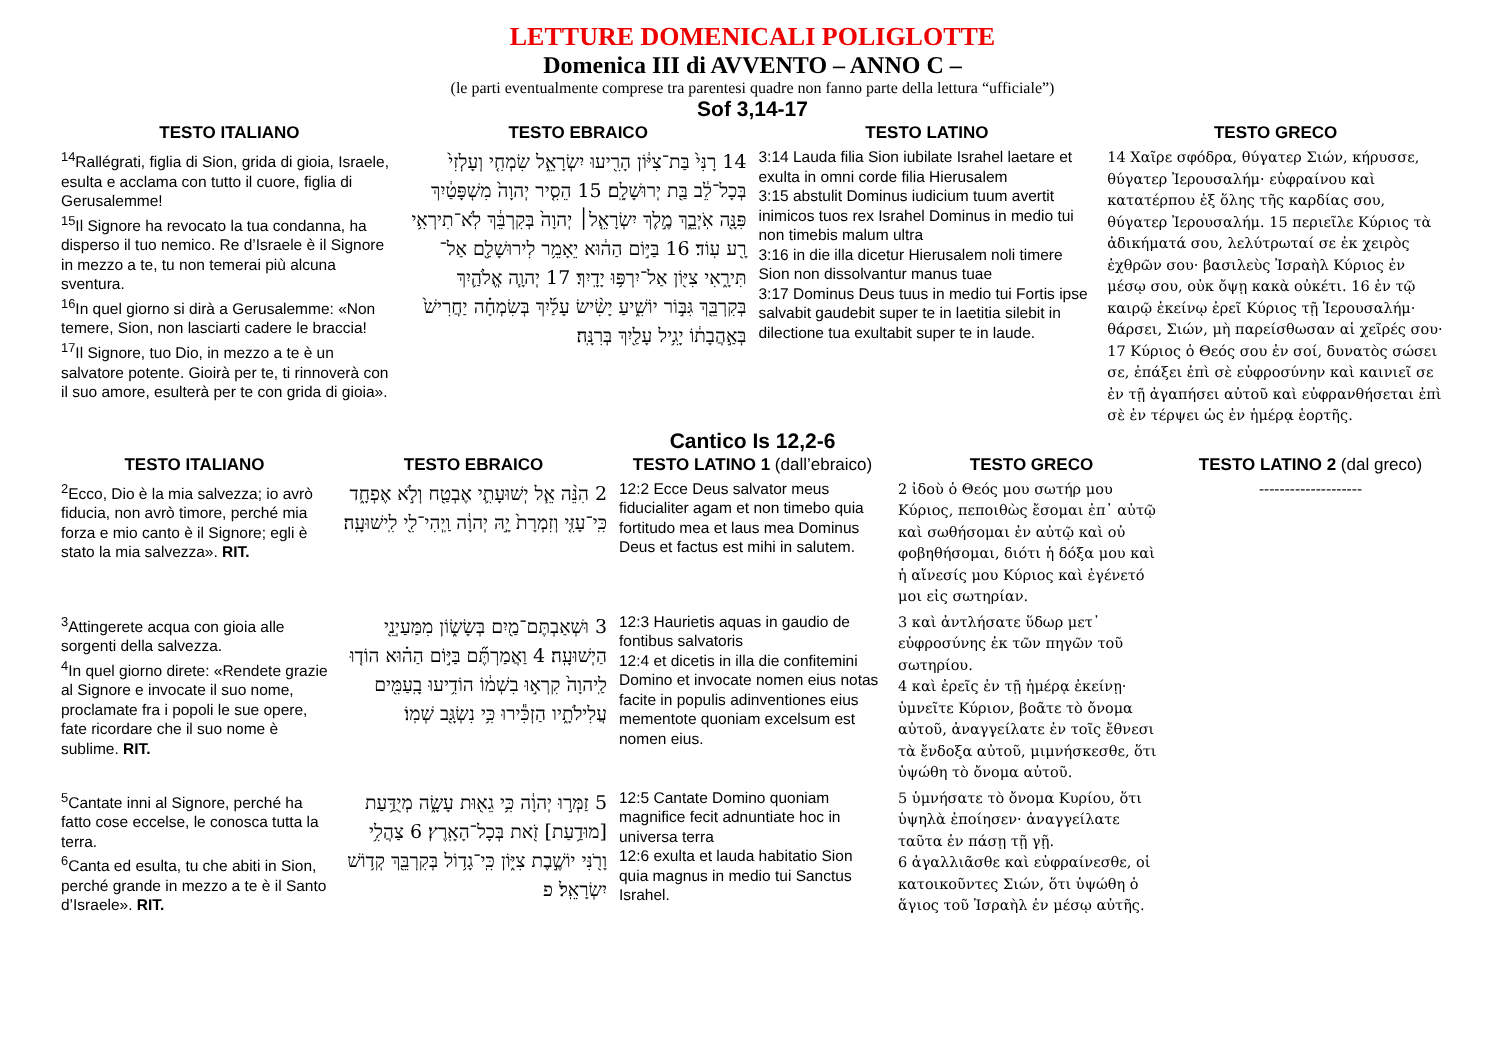LETTURE DOMENICALI POLIGLOTTE
Domenica III di AVVENTO – ANNO C –
(le parti eventualmente comprese tra parentesi quadre non fanno parte della lettura “ufficiale”)
Sof 3,14-17
| TESTO ITALIANO | TESTO EBRAICO | TESTO LATINO | TESTO GRECO |
| --- | --- | --- | --- |
| <sup>14</sup> Rallégrati, figlia di Sion, grida di gioia, Israele, esulta e acclama con tutto il cuore, figlia di Gerusalemme! <sup>15</sup> Il Signore ha revocato la tua condanna, ha disperso il tuo nemico. Re d’Israele è il Signore in mezzo a te, tu non temerai più alcuna sventura. <sup>16</sup> In quel giorno si dirà a Gerusalemme: «Non temere, Sion, non lasciarti cadere le braccia! <sup>17</sup> Il Signore, tuo Dio, in mezzo a te è un salvatore potente. Gioirà per te, ti rinnoverà con il suo amore, esulterà per te con grida di gioia». | 14 רָנִּי֙ בַּת־צִיּ֔וֹן הָרִ֖יעוּ יִשְׂרָאֵ֑ל שִׂמְחִ֤י וְעָלְזִי֙ בְּכָל־לֵ֔ב בַּ֖ת יְרוּשָׁלִָֽם׃ 15 הֵסִ֤יר יְהוָה֙ מִשְׁפָּטַ֔יִךְ פִּנָּ֖ה אֹֽיְבֵ֑ךְ מֶ֣לֶךְ יִשְׂרָאֵ֤ל׀ יְהוָה֙ בְּקִרְבֵּ֔ךְ לֹֽא־תִירְאִ֥י רָ֖ע עֽוֹד׃ 16 בַּיּ֣וֹם הַה֔וּא יֵאָמֵ֥ר לִירוּשָׁלִַ֖ם אַל־תִּירָ֑אִי צִיּ֖וֹן אַל־יִרְפּ֥וּ יָדָֽיִךְ׃ 17 יְהוָ֧ה אֱלֹהַ֛יִךְ בְּקִרְבֵּ֖ךְ גִּבּ֣וֹר יוֹשִׁ֑יעַ יָשִׂ֨ישׂ עָלַ֜יִךְ בְּשִׂמְחָ֗ה יַחֲרִישׁ֙ בְּאַ֣הֲבָת֔וֹ יָגִ֥יל עָלַ֖יִךְ בְּרִנָּֽה׃ | 3:14 Lauda filia Sion iubilate Israhel laetare et exulta in omni corde filia Hierusalem 3:15 abstulit Dominus iudicium tuum avertit inimicos tuos rex Israhel Dominus in medio tui non timebis malum ultra 3:16 in die illa dicetur Hierusalem noli timere Sion non dissolvantur manus tuae 3:17 Dominus Deus tuus in medio tui Fortis ipse salvabit gaudebit super te in laetitia silebit in dilectione tua exultabit super te in laude. | 14 Χαῖρε σφόδρα, θύγατερ Σιών, κήρυσσε, θύγατερ Ἰερουσαλήμ· εὐφραίνου καὶ κατατέρπου ἐξ ὅλης τῆς καρδίας σου, θύγατερ Ἰερουσαλήμ. 15 περιεῖλε Κύριος τὰ ἀδικήματά σου, λελύτρωταί σε ἐκ χειρὸς ἐχθρῶν σου· βασιλεὺς Ἰσραὴλ Κύριος ἐν μέσῳ σου, οὐκ ὄψῃ κακὰ οὐκέτι. 16 ἐν τῷ καιρῷ ἐκείνῳ ἐρεῖ Κύριος τῇ Ἱερουσαλήμ· θάρσει, Σιών, μὴ παρείσθωσαν αἱ χεῖρές σου· 17 Κύριος ὁ Θεός σου ἐν σοί, δυνατὸς σώσει σε, ἐπάξει ἐπὶ σὲ εὐφροσύνην καὶ καινιεῖ σε ἐν τῇ ἀγαπήσει αὐτοῦ καὶ εὐφρανθήσεται ἐπὶ σὲ ἐν τέρψει ὡς ἐν ἡμέρᾳ ἑορτῆς. |
Cantico Is 12,2-6
| TESTO ITALIANO | TESTO EBRAICO | TESTO LATINO 1 (dall’ebraico) | TESTO GRECO | TESTO LATINO 2 (dal greco) |
| --- | --- | --- | --- | --- |
| <sup>2</sup> Ecco, Dio è la mia salvezza; io avrò fiducia, non avrò timore, perché mia forza e mio canto è il Signore; egli è stato la mia salvezza». RIT. | 2 הִנֵּ֨ה אֵ֧ל יְשׁוּעָתִ֛י אֶבְטַ֖ח וְלֹ֣א אֶפְחָ֑ד כִּֽי־עָזִּ֤י וְזִמְרָת֙ יָ֣הּ יְהוָ֔ה וַֽיְהִי־לִ֖י לִֽישׁוּעָֽה׃ | 12:2 Ecce Deus salvator meus fiducialiter agam et non timebo quia fortitudo mea et laus mea Dominus Deus et factus est mihi in salutem. | 2 ἰδοὺ ὁ Θεός μου σωτήρ μου Κύριος, πεποιθὼς ἔσομαι ἐπ᾿ αὐτῷ καὶ σωθήσομαι ἐν αὐτῷ καὶ οὐ φοβηθήσομαι, διότι ἡ δόξα μου καὶ ἡ αἴνεσίς μου Κύριος καὶ ἐγένετό μοι εἰς σωτηρίαν. | -------------------- |
| <sup>3</sup> Attingerete acqua con gioia alle sorgenti della salvezza. <sup>4</sup> In quel giorno direte: «Rendete grazie al Signore e invocate il suo nome, proclamate fra i popoli le sue opere, fate ricordare che il suo nome è sublime. RIT. | 3 וּשְׁאַבְתֶּם־מַ֖יִם בְּשָׂשׂ֑וֹן מִמַּעַיְנֵ֖י הַיְשׁוּעָֽה׃ 4 וַאֲמַרְתֶּ֞ם בַּיּ֣וֹם הַה֗וּא הוֹד֤וּ לַֽיהוָה֙ קִרְא֣וּ בִשְׁמ֔וֹ הוֹדִ֥יעוּ בָֽעַמִּ֖ים עֲלִילֹתָ֑יו הַזְכִּ֕ירוּ כִּ֥י נִשְׂגָּ֖ב שְׁמֽוֹ׃ | 12:3 Haurietis aquas in gaudio de fontibus salvatoris 12:4 et dicetis in illa die confitemini Domino et invocate nomen eius notas facite in populis adinventiones eius mementote quoniam excelsum est nomen eius. | 3 καὶ ἀντλήσατε ὕδωρ μετ᾿ εὐφροσύνης ἐκ τῶν πηγῶν τοῦ σωτηρίου. 4 καὶ ἐρεῖς ἐν τῇ ἡμέρᾳ ἐκείνῃ· ὑμνεῖτε Κύριον, βοᾶτε τὸ ὄνομα αὐτοῦ, ἀναγγείλατε ἐν τοῖς ἔθνεσι τὰ ἔνδοξα αὐτοῦ, μιμνήσκεσθε, ὅτι ὑψώθη τὸ ὄνομα αὐτοῦ. | |
| <sup>5</sup> Cantate inni al Signore, perché ha fatto cose eccelse, le conosca tutta la terra. <sup>6</sup> Canta ed esulta, tu che abiti in Sion, perché grande in mezzo a te è il Santo d’Israele». RIT. | 5 זַמְּר֣וּ יְהוָ֔ה כִּ֥י גֵא֖וּת עָשָׂ֑ה מְיֻדַּ֥עַת [מוּדַ֥עַת] זֹ֖את בְּכָל־הָאָֽרֶץ׃ 6 צַהֲלִ֥י וָרֹ֖נִּי יוֹשֶׁ֣בֶת צִיּ֑וֹן כִּֽי־גָד֥וֹל בְּקִרְבֵּ֖ךְ קְד֥וֹשׁ יִשְׂרָאֵֽל׃ פ | 12:5 Cantate Domino quoniam magnifice fecit adnuntiate hoc in universa terra 12:6 exulta et lauda habitatio Sion quia magnus in medio tui Sanctus Israhel. | 5 ὑμνήσατε τὸ ὄνομα Κυρίου, ὅτι ὑψηλὰ ἐποίησεν· ἀναγγείλατε ταῦτα ἐν πάσῃ τῇ γῇ. 6 ἀγαλλιᾶσθε καὶ εὐφραίνεσθε, οἱ κατοικοῦντες Σιών, ὅτι ὑψώθη ὁ ἅγιος τοῦ Ἰσραὴλ ἐν μέσῳ αὐτῆς. | |